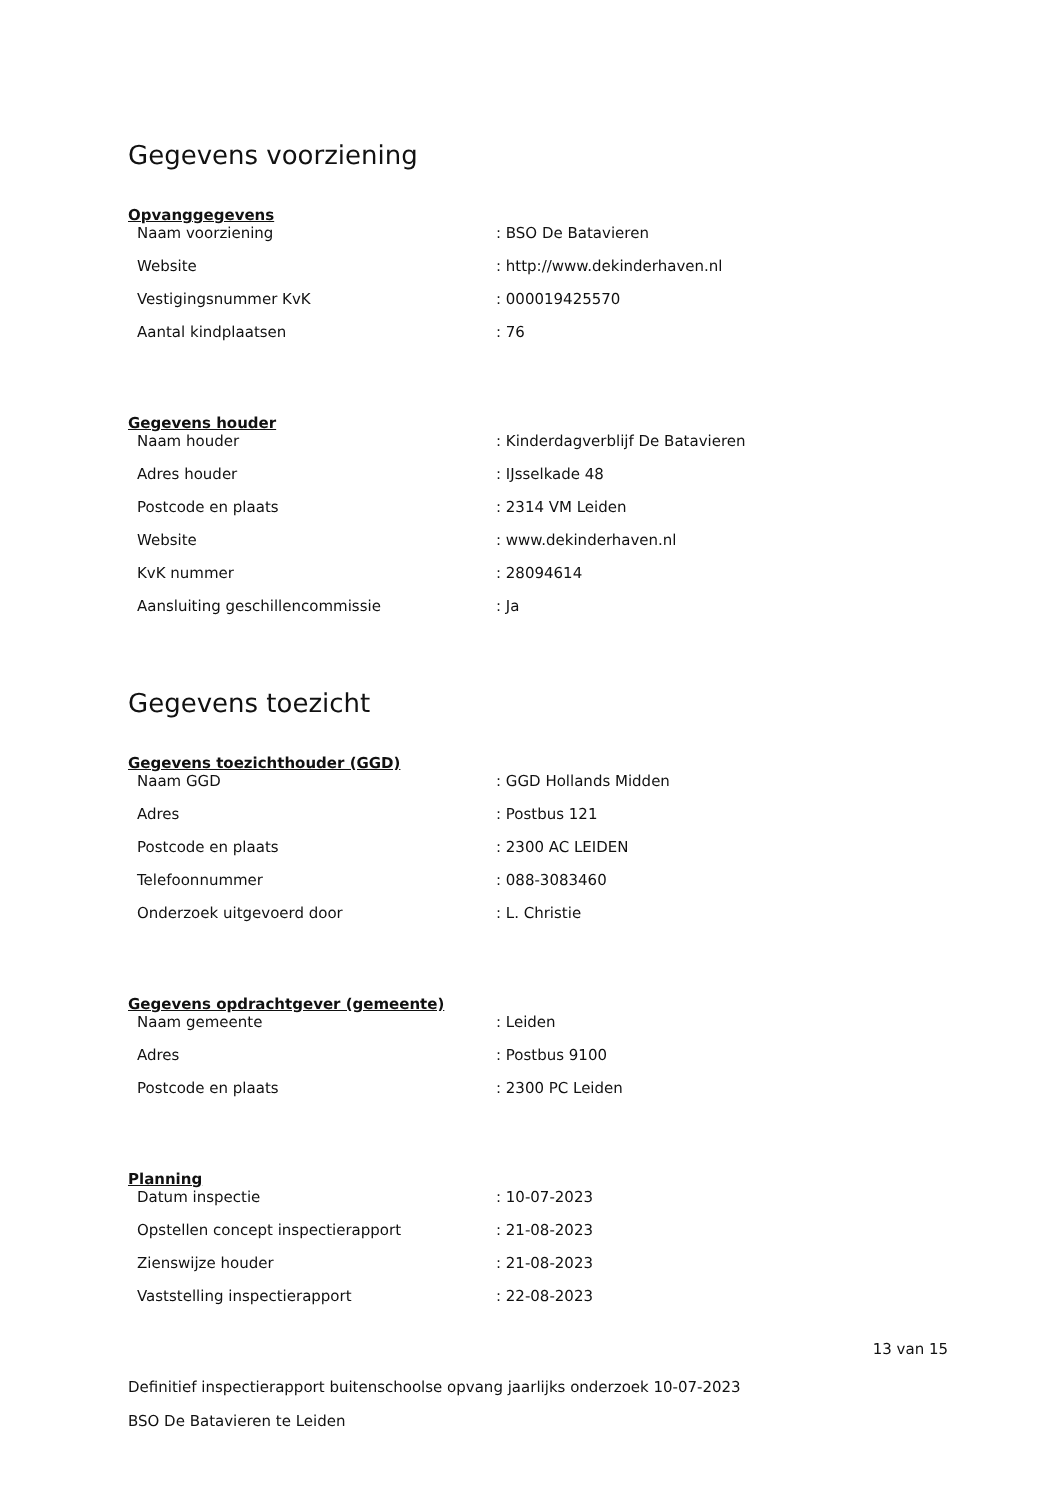Gegevens voorziening
Opvanggegevens
| Naam voorziening | : BSO De Batavieren |
| Website | : http://www.dekinderhaven.nl |
| Vestigingsnummer KvK | : 000019425570 |
| Aantal kindplaatsen | : 76 |
Gegevens houder
| Naam houder | : Kinderdagverblijf De Batavieren |
| Adres houder | : IJsselkade 48 |
| Postcode en plaats | : 2314 VM Leiden |
| Website | : www.dekinderhaven.nl |
| KvK nummer | : 28094614 |
| Aansluiting geschillencommissie | : Ja |
Gegevens toezicht
Gegevens toezichthouder (GGD)
| Naam GGD | : GGD Hollands Midden |
| Adres | : Postbus 121 |
| Postcode en plaats | : 2300 AC LEIDEN |
| Telefoonnummer | : 088-3083460 |
| Onderzoek uitgevoerd door | : L. Christie |
Gegevens opdrachtgever (gemeente)
| Naam gemeente | : Leiden |
| Adres | : Postbus 9100 |
| Postcode en plaats | : 2300 PC Leiden |
Planning
| Datum inspectie | : 10-07-2023 |
| Opstellen concept inspectierapport | : 21-08-2023 |
| Zienswijze houder | : 21-08-2023 |
| Vaststelling inspectierapport | : 22-08-2023 |
13 van 15
Definitief inspectierapport buitenschoolse opvang jaarlijks onderzoek 10-07-2023
BSO De Batavieren te Leiden